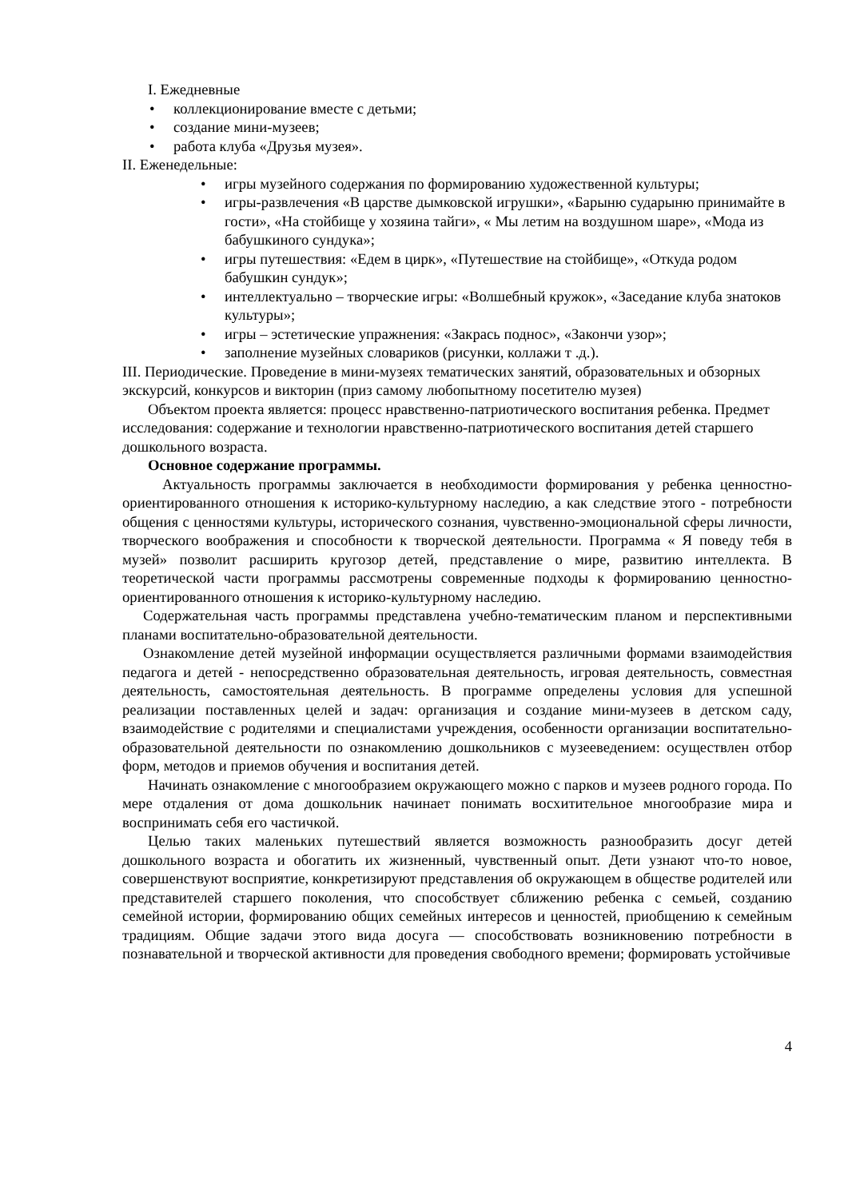I. Ежедневные
• коллекционирование вместе с детьми;
• создание мини-музеев;
• работа клуба «Друзья музея».
II. Еженедельные:
• игры музейного содержания по формированию художественной культуры;
• игры-развлечения «В царстве дымковской игрушки», «Барыню сударыню принимайте в гости», «На стойбище у хозяина тайги», « Мы летим на воздушном шаре», «Мода из бабушкиного сундука»;
• игры путешествия: «Едем в цирк», «Путешествие на стойбище», «Откуда родом бабушкин сундук»;
• интеллектуально – творческие игры: «Волшебный кружок», «Заседание клуба знатоков культуры»;
• игры – эстетические упражнения: «Закрась поднос», «Закончи узор»;
• заполнение музейных словариков (рисунки, коллажи т .д.).
III. Периодические. Проведение в мини-музеях тематических занятий, образовательных и обзорных экскурсий, конкурсов и викторин (приз самому любопытному посетителю музея)
Объектом проекта является: процесс нравственно-патриотического воспитания ребенка. Предмет исследования: содержание и технологии нравственно-патриотического воспитания детей старшего дошкольного возраста.
Основное содержание программы.
Актуальность программы заключается в необходимости формирования у ребенка ценностно-ориентированного отношения к историко-культурному наследию, а как следствие этого - потребности общения с ценностями культуры, исторического сознания, чувственно-эмоциональной сферы личности, творческого воображения и способности к творческой деятельности. Программа « Я поведу тебя в музей» позволит расширить кругозор детей, представление о мире, развитию интеллекта. В теоретической части программы рассмотрены современные подходы к формированию ценностно-ориентированного отношения к историко-культурному наследию.
Содержательная часть программы представлена учебно-тематическим планом и перспективными планами воспитательно-образовательной деятельности.
Ознакомление детей музейной информации осуществляется различными формами взаимодействия педагога и детей - непосредственно образовательная деятельность, игровая деятельность, совместная деятельность, самостоятельная деятельность. В программе определены условия для успешной реализации поставленных целей и задач: организация и создание мини-музеев в детском саду, взаимодействие с родителями и специалистами учреждения, особенности организации воспитательно-образовательной деятельности по ознакомлению дошкольников с музееведением: осуществлен отбор форм, методов и приемов обучения и воспитания детей.
Начинать ознакомление с многообразием окружающего можно с парков и музеев родного города. По мере отдаления от дома дошкольник начинает понимать восхитительное многообразие мира и воспринимать себя его частичкой.
Целью таких маленьких путешествий является возможность разнообразить досуг детей дошкольного возраста и обогатить их жизненный, чувственный опыт. Дети узнают что-то новое, совершенствуют восприятие, конкретизируют представления об окружающем в обществе родителей или представителей старшего поколения, что способствует сближению ребенка с семьей, созданию семейной истории, формированию общих семейных интересов и ценностей, приобщению к семейным традициям. Общие задачи этого вида досуга — способствовать возникновению потребности в познавательной и творческой активности для проведения свободного времени; формировать устойчивые
4